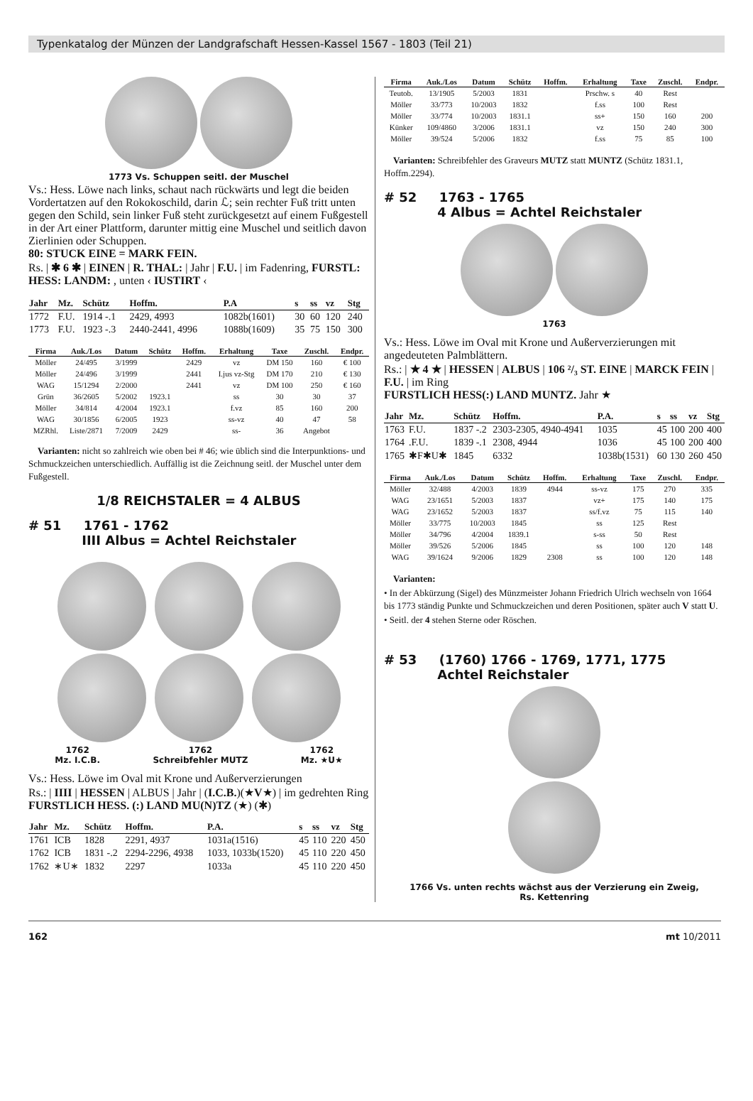Typenkatalog der Münzen der Landgrafschaft Hessen-Kassel 1567 - 1803 (Teil 21)
1773 Vs. Schuppen seitl. der Muschel
Vs.: Hess. Löwe nach links, schaut nach rückwärts und legt die beiden Vordertatzen auf den Rokokoschild, darin ℒ; sein rechter Fuß tritt unten gegen den Schild, sein linker Fuß steht zurückgesetzt auf einem Fußgestell in der Art einer Plattform, darunter mittig eine Muschel und seitlich davon Zierlinien oder Schuppen.
80: STUCK EINE = MARK FEIN.
Rs. | ✱ 6 ✱ | EINEN | R. THAL: | Jahr | F.U. | im Fadenring, FURSTL: HESS: LANDM: , unten ‹ IUSTIRT ‹
| Jahr | Mz. | Schütz | Hoffm. | P.A | s | ss | vz | Stg |
| --- | --- | --- | --- | --- | --- | --- | --- | --- |
| 1772 | F.U. | 1914 -.1 | 2429, 4993 | 1082b(1601) | 30 | 60 | 120 | 240 |
| 1773 | F.U. | 1923 -.3 | 2440-2441, 4996 | 1088b(1609) | 35 | 75 | 150 | 300 |
| Firma | Auk./Los | Datum | Schütz | Hoffm. | Erhaltung | Taxe | Zuschl. | Endpr. |
| --- | --- | --- | --- | --- | --- | --- | --- | --- |
| Möller | 24/495 | 3/1999 | | 2429 | vz | DM 150 | 160 | € 100 |
| Möller | 24/496 | 3/1999 | | 2441 | I.jus vz-Stg | DM 170 | 210 | € 130 |
| WAG | 15/1294 | 2/2000 | | 2441 | vz | DM 100 | 250 | € 160 |
| Grün | 36/2605 | 5/2002 | 1923.1 | | ss | 30 | 30 | 37 |
| Möller | 34/814 | 4/2004 | 1923.1 | | f.vz | 85 | 160 | 200 |
| WAG | 30/1856 | 6/2005 | 1923 | | ss-vz | 40 | 47 | 58 |
| MZRhl. | Liste/2871 | 7/2009 | 2429 | | ss- | 36 | Angebot | |
Varianten: nicht so zahlreich wie oben bei # 46; wie üblich sind die Interpunktions- und Schmuckzeichen unterschiedlich. Auffällig ist die Zeichnung seitl. der Muschel unter dem Fußgestell.
1/8 REICHSTALER = 4 ALBUS
# 51 1761 - 1762
IIII Albus = Achtel Reichstaler
1762
Mz. I.C.B.
1762
Schreibfehler MUTZ
1762
Mz. ★U★
Vs.: Hess. Löwe im Oval mit Krone und Außerverzierungen
Rs.: | IIII | HESSEN | ALBUS | Jahr | (I.C.B.)(★V★) | im gedrehten Ring
FURSTLICH HESS. (:) LAND MU(N)TZ (★) (✱)
| Jahr | Mz. | Schütz | Hoffm. | P.A. | s | ss | vz | Stg |
| --- | --- | --- | --- | --- | --- | --- | --- | --- |
| 1761 | ICB | 1828 | 2291, 4937 | 1031a(1516) | 45 | 110 | 220 | 450 |
| 1762 | ICB | 1831 -.2 | 2294-2296, 4938 | 1033, 1033b(1520) | 45 | 110 | 220 | 450 |
| 1762 | ∗U∗ | 1832 | 2297 | 1033a | 45 | 110 | 220 | 450 |
| Firma | Auk./Los | Datum | Schütz | Hoffm. | Erhaltung | Taxe | Zuschl. | Endpr. |
| --- | --- | --- | --- | --- | --- | --- | --- | --- |
| Teutob. | 13/1905 | 5/2003 | 1831 | | Prschw. s | 40 | Rest | |
| Möller | 33/773 | 10/2003 | 1832 | | f.ss | 100 | Rest | |
| Möller | 33/774 | 10/2003 | 1831.1 | | ss+ | 150 | 160 | 200 |
| Künker | 109/4860 | 3/2006 | 1831.1 | | vz | 150 | 240 | 300 |
| Möller | 39/524 | 5/2006 | 1832 | | f.ss | 75 | 85 | 100 |
Varianten: Schreibfehler des Graveurs MUTZ statt MUNTZ (Schütz 1831.1, Hoffm.2294).
# 52 1763 - 1765
4 Albus = Achtel Reichstaler
1763
Vs.: Hess. Löwe im Oval mit Krone und Außerverzierungen mit angedeuteten Palmblättern.
Rs.: | ★ 4 ★ | HESSEN | ALBUS | 106 ²/₃ ST. EINE | MARCK FEIN | F.U. | im Ring
FURSTLICH HESS(:) LAND MUNTZ. Jahr ★
| Jahr | Mz. | Schütz | Hoffm. | P.A. | s | ss | vz | Stg |
| --- | --- | --- | --- | --- | --- | --- | --- | --- |
| 1763 | F.U. | 1837 -.2 | 2303-2305, 4940-4941 | 1035 | 45 | 100 | 200 | 400 |
| 1764 | .F.U. | 1839 -.1 | 2308, 4944 | 1036 | 45 | 100 | 200 | 400 |
| 1765 | ✱F✱U✱ | 1845 | 6332 | 1038b(1531) | 60 | 130 | 260 | 450 |
| Firma | Auk./Los | Datum | Schütz | Hoffm. | Erhaltung | Taxe | Zuschl. | Endpr. |
| --- | --- | --- | --- | --- | --- | --- | --- | --- |
| Möller | 32/488 | 4/2003 | 1839 | 4944 | ss-vz | 175 | 270 | 335 |
| WAG | 23/1651 | 5/2003 | 1837 | | vz+ | 175 | 140 | 175 |
| WAG | 23/1652 | 5/2003 | 1837 | | ss/f.vz | 75 | 115 | 140 |
| Möller | 33/775 | 10/2003 | 1845 | | ss | 125 | Rest | |
| Möller | 34/796 | 4/2004 | 1839.1 | | s-ss | 50 | Rest | |
| Möller | 39/526 | 5/2006 | 1845 | | ss | 100 | 120 | 148 |
| WAG | 39/1624 | 9/2006 | 1829 | 2308 | ss | 100 | 120 | 148 |
Varianten:
• In der Abkürzung (Sigel) des Münzmeister Johann Friedrich Ulrich wechseln von 1664 bis 1773 ständig Punkte und Schmuckzeichen und deren Positionen, später auch V statt U.
• Seitl. der 4 stehen Sterne oder Röschen.
# 53 (1760) 1766 - 1769, 1771, 1775
Achtel Reichstaler
1766 Vs. unten rechts wächst aus der Verzierung ein Zweig,
Rs. Kettenring
162 mt 10/2011